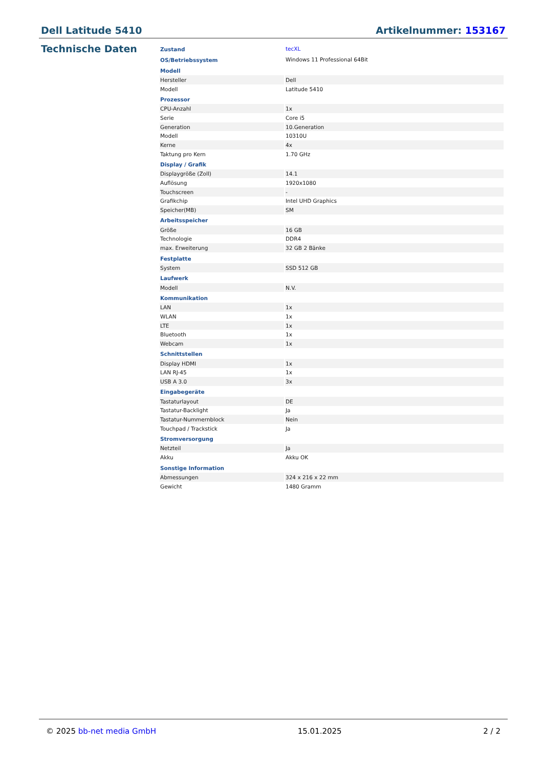Dell Latitude 5410 Artikelnummer: 153167
Technische Daten
| Zustand | tecXL |
| OS/Betriebssystem | Windows 11 Professional 64Bit |
| Modell | |
| Hersteller | Dell |
| Modell | Latitude 5410 |
| Prozessor | |
| CPU-Anzahl | 1x |
| Serie | Core i5 |
| Generation | 10.Generation |
| Modell | 10310U |
| Kerne | 4x |
| Taktung pro Kern | 1.70 GHz |
| Display / Grafik | |
| Displaygröße (Zoll) | 14.1 |
| Auflösung | 1920x1080 |
| Touchscreen | - |
| Grafikchip | Intel UHD Graphics |
| Speicher(MB) | SM |
| Arbeitsspeicher | |
| Größe | 16 GB |
| Technologie | DDR4 |
| max. Erweiterung | 32 GB 2 Bänke |
| Festplatte | |
| System | SSD 512 GB |
| Laufwerk | |
| Modell | N.V. |
| Kommunikation | |
| LAN | 1x |
| WLAN | 1x |
| LTE | 1x |
| Bluetooth | 1x |
| Webcam | 1x |
| Schnittstellen | |
| Display HDMI | 1x |
| LAN RJ-45 | 1x |
| USB A 3.0 | 3x |
| Eingabegeräte | |
| Tastaturlayout | DE |
| Tastatur-Backlight | Ja |
| Tastatur-Nummernblock | Nein |
| Touchpad / Trackstick | Ja |
| Stromversorgung | |
| Netzteil | Ja |
| Akku | Akku OK |
| Sonstige Information | |
| Abmessungen | 324 x 216 x 22 mm |
| Gewicht | 1480 Gramm |
© 2025 bb-net media GmbH 15.01.2025 2 / 2